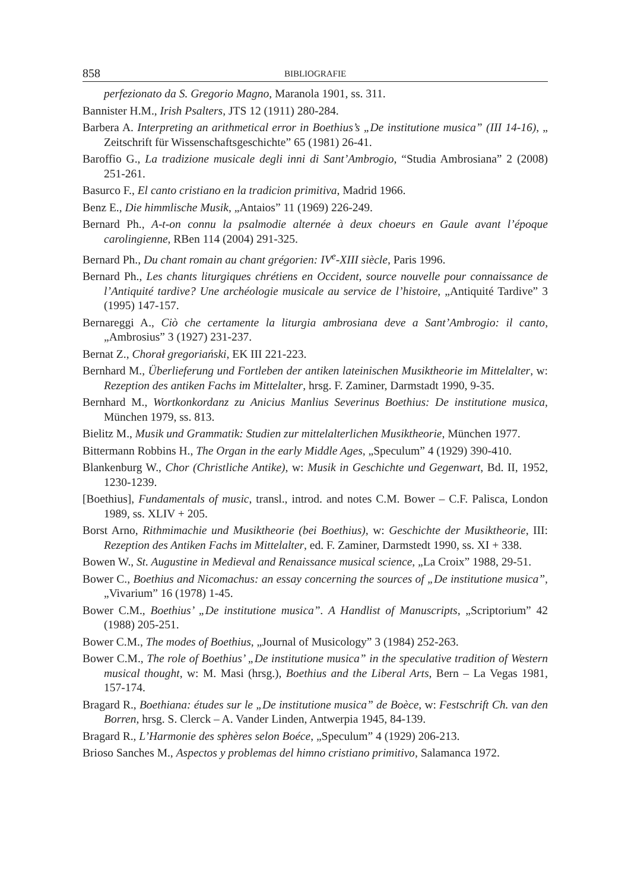858 BIBLIOGRAFIE
perfezionato da S. Gregorio Magno, Maranola 1901, ss. 311.
Bannister H.M., Irish Psalters, JTS 12 (1911) 280-284.
Barbera A. Interpreting an arithmetical error in Boethius’s „De institutione musica” (III 14-16), „ Zeitschrift für Wissenschaftsgeschichte” 65 (1981) 26-41.
Baroffio G., La tradizione musicale degli inni di Sant’Ambrogio, “Studia Ambrosiana” 2 (2008) 251-261.
Basurco F., El canto cristiano en la tradicion primitiva, Madrid 1966.
Benz E., Die himmlische Musik, „Antaios” 11 (1969) 226-249.
Bernard Ph., A-t-on connu la psalmodie alternée à deux choeurs en Gaule avant l’époque carolingienne, RBen 114 (2004) 291-325.
Bernard Ph., Du chant romain au chant grégorien: IV<sup>e</sup>-XIII siècle, Paris 1996.
Bernard Ph., Les chants liturgiques chrétiens en Occident, source nouvelle pour connaissance de l’Antiquité tardive? Une archéologie musicale au service de l’histoire, „Antiquité Tardive” 3 (1995) 147-157.
Bernareggi A., Ciò che certamente la liturgia ambrosiana deve a Sant’Ambrogio: il canto, „Ambrosius” 3 (1927) 231-237.
Bernat Z., Chorał gregoriański, EK III 221-223.
Bernhard M., Überlieferung und Fortleben der antiken lateinischen Musiktheorie im Mittelalter, w: Rezeption des antiken Fachs im Mittelalter, hrsg. F. Zaminer, Darmstadt 1990, 9-35.
Bernhard M., Wortkonkordanz zu Anicius Manlius Severinus Boethius: De institutione musica, München 1979, ss. 813.
Bielitz M., Musik und Grammatik: Studien zur mittelalterlichen Musiktheorie, München 1977.
Bittermann Robbins H., The Organ in the early Middle Ages, „Speculum” 4 (1929) 390-410.
Blankenburg W., Chor (Christliche Antike), w: Musik in Geschichte und Gegenwart, Bd. II, 1952, 1230-1239.
[Boethius], Fundamentals of music, transl., introd. and notes C.M. Bower – C.F. Palisca, London 1989, ss. XLIV + 205.
Borst Arno, Rithmimachie und Musiktheorie (bei Boethius), w: Geschichte der Musiktheorie, III: Rezeption des Antiken Fachs im Mittelalter, ed. F. Zaminer, Darmstedt 1990, ss. XI + 338.
Bowen W., St. Augustine in Medieval and Renaissance musical science, „La Croix” 1988, 29-51.
Bower C., Boethius and Nicomachus: an essay concerning the sources of „De institutione musica”, „Vivarium” 16 (1978) 1-45.
Bower C.M., Boethius’ „De institutione musica”. A Handlist of Manuscripts, „Scriptorium” 42 (1988) 205-251.
Bower C.M., The modes of Boethius, „Journal of Musicology” 3 (1984) 252-263.
Bower C.M., The role of Boethius’ „De institutione musica” in the speculative tradition of Western musical thought, w: M. Masi (hrsg.), Boethius and the Liberal Arts, Bern – La Vegas 1981, 157-174.
Bragard R., Boethiana: études sur le „De institutione musica” de Boèce, w: Festschrift Ch. van den Borren, hrsg. S. Clerck – A. Vander Linden, Antwerpia 1945, 84-139.
Bragard R., L’Harmonie des sphères selon Boéce, „Speculum” 4 (1929) 206-213.
Brioso Sanches M., Aspectos y problemas del himno cristiano primitivo, Salamanca 1972.